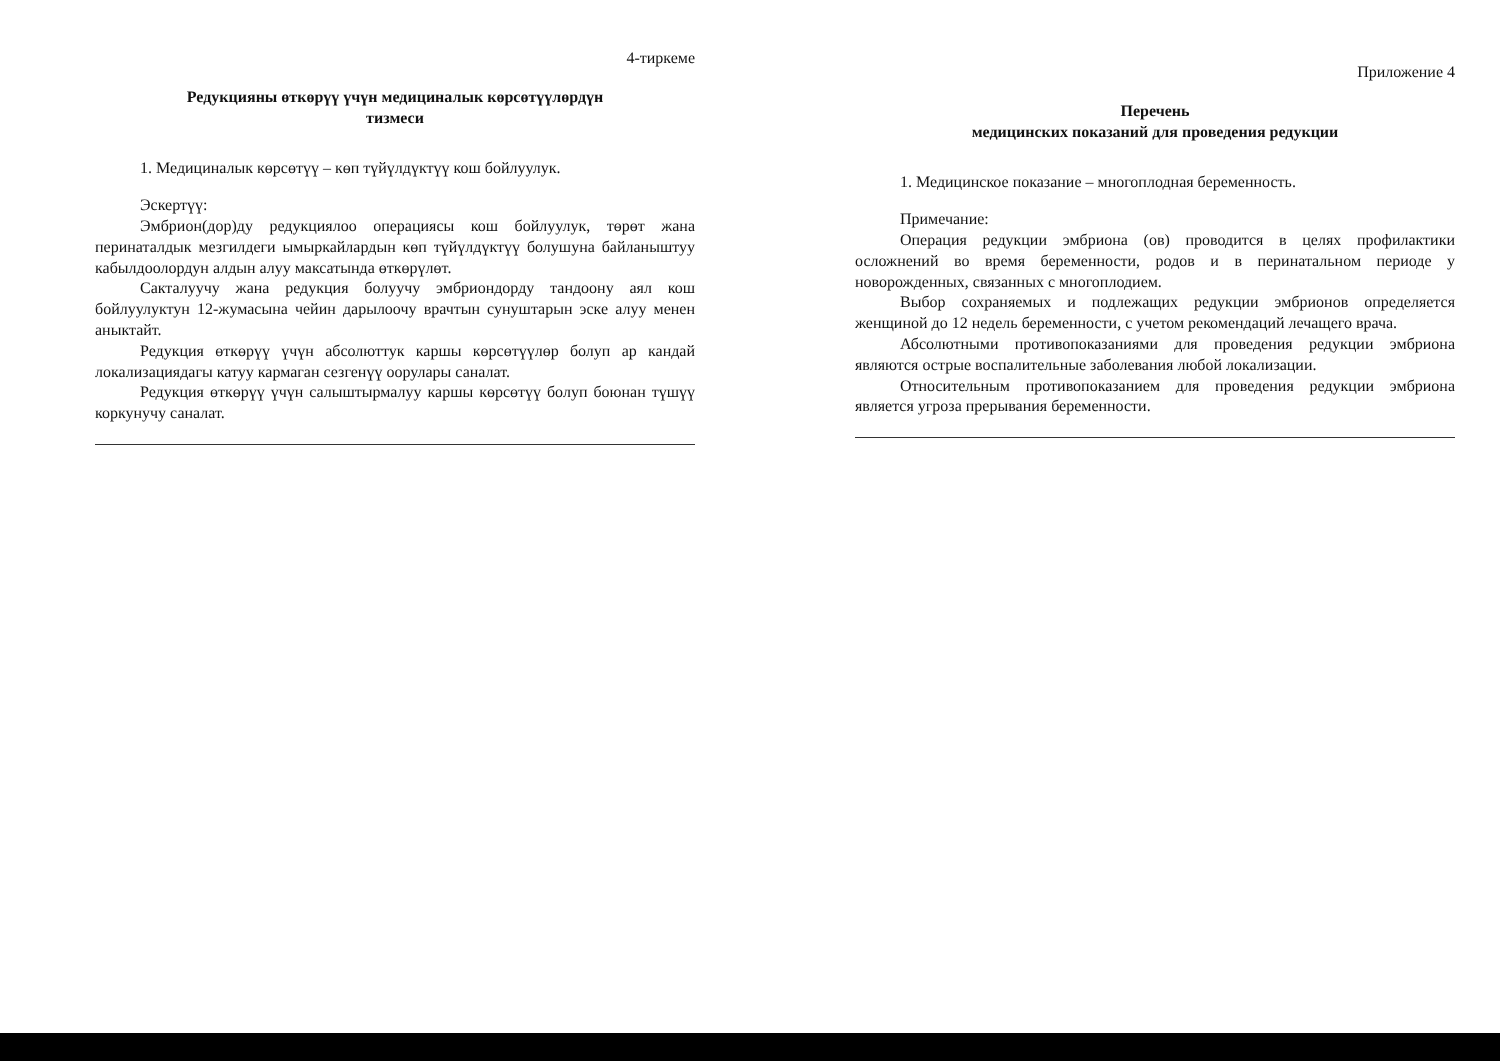4-тиркеме
Редукцияны өткөрүү үчүн медициналык көрсөтүүлөрдүн
тизмеси
1. Медициналык көрсөтүү – көп түйүлдүктүү кош бойлуулук.
Эскертүү:
Эмбрион(дор)ду редукциялоо операциясы кош бойлуулук, төрөт жана перинаталдык мезгилдеги ымыркайлардын көп түйүлдүктүү болушуна байланыштуу кабылдоолордун алдын алуу максатында өткөрүлөт.
Сакталуучу жана редукция болуучу эмбриондорду тандоону аял кош бойлуулуктун 12-жумасына чейин дарылоочу врачтын сунуштарын эске алуу менен аныктайт.
Редукция өткөрүү үчүн абсолюттук каршы көрсөтүүлөр болуп ар кандай локализациядагы катуу кармаган сезгенүү оорулары саналат.
Редукция өткөрүү үчүн салыштырмалуу каршы көрсөтүү болуп боюнан түшүү коркунучу саналат.
Приложение 4
Перечень
медицинских показаний для проведения редукции
1. Медицинское показание – многоплодная беременность.
Примечание:
Операция редукции эмбриона (ов) проводится в целях профилактики осложнений во время беременности, родов и в перинатальном периоде у новорожденных, связанных с многоплодием.
Выбор сохраняемых и подлежащих редукции эмбрионов определяется женщиной до 12 недель беременности, с учетом рекомендаций лечащего врача.
Абсолютными противопоказаниями для проведения редукции эмбриона являются острые воспалительные заболевания любой локализации.
Относительным противопоказанием для проведения редукции эмбриона является угроза прерывания беременности.